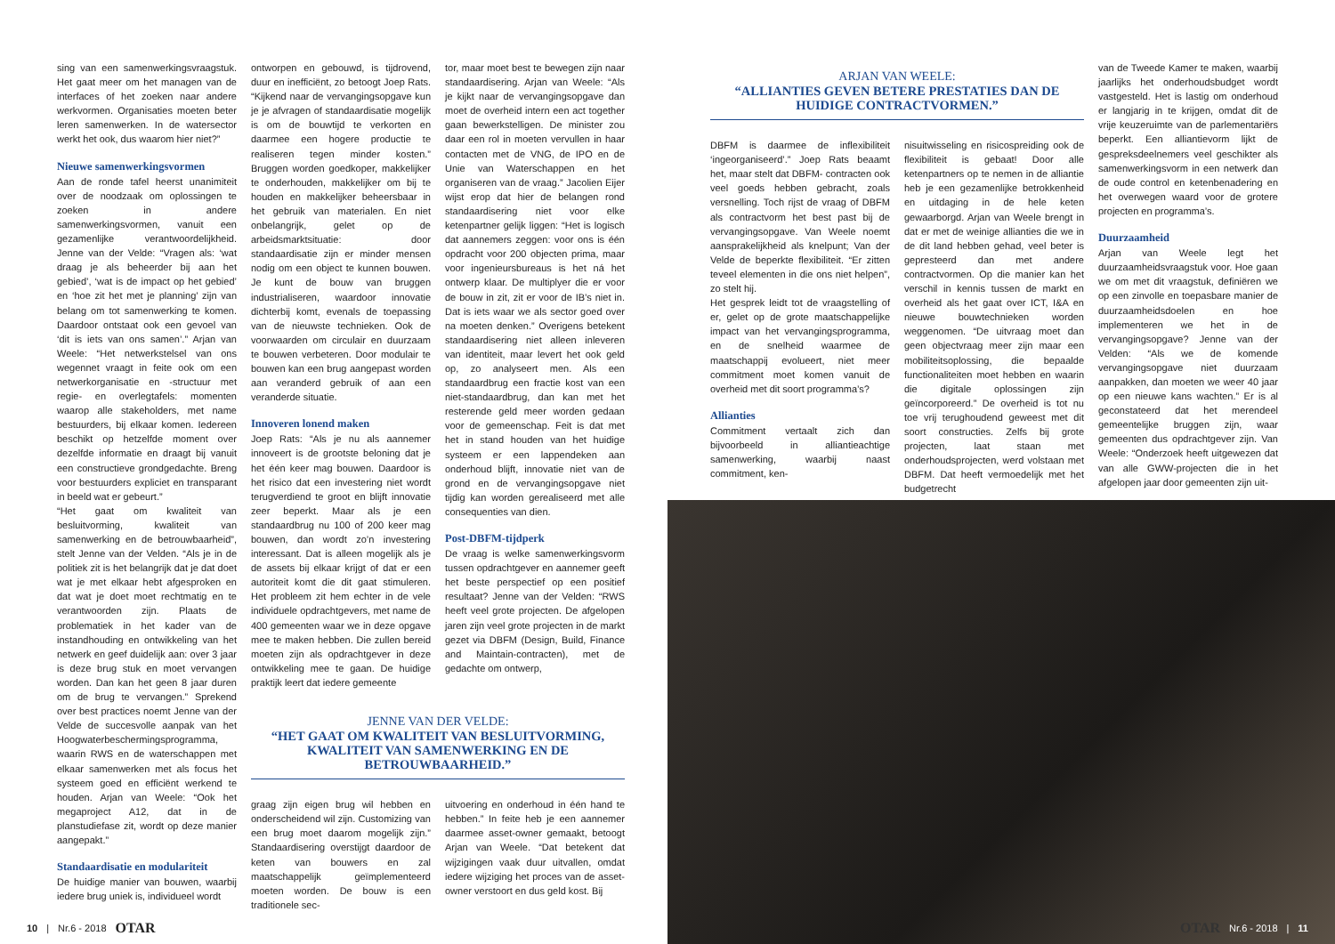sing van een samenwerkingsvraagstuk. Het gaat meer om het managen van de interfaces of het zoeken naar andere werkvormen. Organisaties moeten beter leren samenwerken. In de watersector werkt het ook, dus waarom hier niet?”
Nieuwe samenwerkingsvormen
Aan de ronde tafel heerst unanimiteit over de noodzaak om oplossingen te zoeken in andere samenwerkingsvormen, vanuit een gezamenlijke verantwoordelijkheid. Jenne van der Velde: “Vragen als: ‘wat draag je als beheerder bij aan het gebied’, ‘wat is de impact op het gebied’ en ‘hoe zit het met je planning’ zijn van belang om tot samenwerking te komen. Daardoor ontstaat ook een gevoel van ‘dit is iets van ons samen’.” Arjan van Weele: “Het netwerkstelsel van ons wegennet vraagt in feite ook om een netwerkorganisatie en -structuur met regie- en overlegtafels: momenten waarop alle stakeholders, met name bestuurders, bij elkaar komen. Iedereen beschikt op hetzelfde moment over dezelfde informatie en draagt bij vanuit een constructieve grondgedachte. Breng voor bestuurders expliciet en transparant in beeld wat er gebeurt.”
“Het gaat om kwaliteit van besluitvorming, kwaliteit van samenwerking en de betrouwbaarheid”, stelt Jenne van der Velden. “Als je in de politiek zit is het belangrijk dat je dat doet wat je met elkaar hebt afgesproken en dat wat je doet moet rechtmatig en te verantwoorden zijn. Plaats de problematiek in het kader van de instandhouding en ontwikkeling van het netwerk en geef duidelijk aan: over 3 jaar is deze brug stuk en moet vervangen worden. Dan kan het geen 8 jaar duren om de brug te vervangen.” Sprekend over best practices noemt Jenne van der Velde de succesvolle aanpak van het Hoogwaterbeschermingsprogramma, waarin RWS en de waterschappen met elkaar samenwerken met als focus het systeem goed en efficiënt werkend te houden. Arjan van Weele: “Ook het megaproject A12, dat in de planstudiefase zit, wordt op deze manier aangepakt.”
Standaardisatie en modulariteit
De huidige manier van bouwen, waarbij iedere brug uniek is, individueel wordt
ontworpen en gebouwd, is tijdrovend, duur en inefficiënt, zo betoogt Joep Rats. “Kijkend naar de vervangingsopgave kun je je afvragen of standaardisatie mogelijk is om de bouwtijd te verkorten en daarmee een hogere productie te realiseren tegen minder kosten.” Bruggen worden goedkoper, makkelijker te onderhouden, makkelijker om bij te houden en makkelijker beheersbaar in het gebruik van materialen. En niet onbelangrijk, gelet op de arbeidsmarktsituatie: door standaardisatie zijn er minder mensen nodig om een object te kunnen bouwen. Je kunt de bouw van bruggen industrialiseren, waardoor innovatie dichterbij komt, evenals de toepassing van de nieuwste technieken. Ook de voorwaarden om circulair en duurzaam te bouwen verbeteren. Door modulair te bouwen kan een brug aangepast worden aan veranderd gebruik of aan een veranderde situatie.
Innoveren lonend maken
Joep Rats: “Als je nu als aannemer innoveert is de grootste beloning dat je het één keer mag bouwen. Daardoor is het risico dat een investering niet wordt terugverdiend te groot en blijft innovatie zeer beperkt. Maar als je een standaardbrug nu 100 of 200 keer mag bouwen, dan wordt zo’n investering interessant. Dat is alleen mogelijk als je de assets bij elkaar krijgt of dat er een autoriteit komt die dit gaat stimuleren. Het probleem zit hem echter in de vele individuele opdrachtgevers, met name de 400 gemeenten waar we in deze opgave mee te maken hebben. Die zullen bereid moeten zijn als opdrachtgever in deze ontwikkeling mee te gaan. De huidige praktijk leert dat iedere gemeente
tor, maar moet best te bewegen zijn naar standaardisering. Arjan van Weele: “Als je kijkt naar de vervangingsopgave dan moet de overheid intern een act together gaan bewerkstelligen. De minister zou daar een rol in moeten vervullen in haar contacten met de VNG, de IPO en de Unie van Waterschappen en het organiseren van de vraag.” Jacolien Eijer wijst erop dat hier de belangen rond standaardisering niet voor elke ketenpartner gelijk liggen: “Het is logisch dat aannemers zeggen: voor ons is één opdracht voor 200 objecten prima, maar voor ingenieursbureaus is het ná het ontwerp klaar. De multiplyer die er voor de bouw in zit, zit er voor de IB’s niet in. Dat is iets waar we als sector goed over na moeten denken.” Overigens betekent standaardisering niet alleen inleveren van identiteit, maar levert het ook geld op, zo analyseert men. Als een standaardbrug een fractie kost van een niet-standaardbrug, dan kan met het resterende geld meer worden gedaan voor de gemeenschap. Feit is dat met het in stand houden van het huidige systeem er een lappendeken aan onderhoud blijft, innovatie niet van de grond en de vervangingsopgave niet tijdig kan worden gerealiseerd met alle consequenties van dien.
Post-DBFM-tijdperk
De vraag is welke samenwerkingsvorm tussen opdrachtgever en aannemer geeft het beste perspectief op een positief resultaat? Jenne van der Velden: “RWS heeft veel grote projecten. De afgelopen jaren zijn veel grote projecten in de markt gezet via DBFM (Design, Build, Finance and Maintain-contracten), met de gedachte om ontwerp,
JENNE VAN DER VELDE:
“HET GAAT OM KWALITEIT VAN BESLUITVORMING, KWALITEIT VAN SAMENWERKING EN DE BETROUWBAARHEID.”
graag zijn eigen brug wil hebben en onderscheidend wil zijn. Customizing van een brug moet daarom mogelijk zijn.” Standaardisering overstijgt daardoor de keten van bouwers en zal maatschappelijk geïmplementeerd moeten worden. De bouw is een traditionele sec-
uitvoering en onderhoud in één hand te hebben.” In feite heb je een aannemer daarmee asset-owner gemaakt, betoogt Arjan van Weele. “Dat betekent dat wijzigingen vaak duur uitvallen, omdat iedere wijziging het proces van de asset-owner verstoort en dus geld kost. Bij
10 | Nr.6 - 2018 OTAR
ARJAN VAN WEELE:
“ALLIANTIES GEVEN BETERE PRESTATIES DAN DE HUIDIGE CONTRACTVORMEN.”
DBFM is daarmee de inflexibiliteit ‘ingeorganiseerd’.” Joep Rats beaamt het, maar stelt dat DBFM- contracten ook veel goeds hebben gebracht, zoals versnelling. Toch rijst de vraag of DBFM als contractvorm het best past bij de vervangingsopgave. Van Weele noemt aansprakelijkheid als knelpunt; Van der Velde de beperkte flexibiliteit. “Er zitten teveel elementen in die ons niet helpen”, zo stelt hij.
Het gesprek leidt tot de vraagstelling of er, gelet op de grote maatschappelijke impact van het vervangingsprogramma, en de snelheid waarmee de maatschappij evolueert, niet meer commitment moet komen vanuit de overheid met dit soort programma’s?
Allianties
Commitment vertaalt zich dan bijvoorbeeld in alliantieachtige samenwerking, waarbij naast commitment, ken-
nisuitwisseling en risicospreiding ook de flexibiliteit is gebaat! Door alle ketenpartners op te nemen in de alliantie heb je een gezamenlijke betrokkenheid en uitdaging in de hele keten gewaarborgd. Arjan van Weele brengt in dat er met de weinige allianties die we in de dit land hebben gehad, veel beter is gepresteerd dan met andere contractvormen. Op die manier kan het verschil in kennis tussen de markt en overheid als het gaat over ICT, I&A en nieuwe bouwtechnieken worden weggenomen. “De uitvraag moet dan geen objectvraag meer zijn maar een mobiliteitsoplossing, die bepaalde functionaliteiten moet hebben en waarin die digitale oplossingen zijn geïncorporeerd.” De overheid is tot nu toe vrij terughoudend geweest met dit soort constructies. Zelfs bij grote projecten, laat staan met onderhoudsprojecten, werd volstaan met DBFM. Dat heeft vermoedelijk met het budgetrecht
van de Tweede Kamer te maken, waarbij jaarlijks het onderhoudsbudget wordt vastgesteld. Het is lastig om onderhoud er langjarig in te krijgen, omdat dit de vrije keuzeruimte van de parlementariërs beperkt. Een alliantievorm lijkt de gespreksdeelnemers veel geschikter als samenwerkingsvorm in een netwerk dan de oude control en ketenbenadering en het overwegen waard voor de grotere projecten en programma’s.
Duurzaamheid
Arjan van Weele legt het duurzaamheidsvraagstuk voor. Hoe gaan we om met dit vraagstuk, definiëren we op een zinvolle en toepasbare manier de duurzaamheidsdoelen en hoe implementeren we het in de vervangingsopgave? Jenne van der Velden: “Als we de komende vervangingsopgave niet duurzaam aanpakken, dan moeten we weer 40 jaar op een nieuwe kans wachten.” Er is al geconstateerd dat het merendeel gemeentelijke bruggen zijn, waar gemeenten dus opdrachtgever zijn. Van Weele: “Onderzoek heeft uitgewezen dat van alle GWW-projecten die in het afgelopen jaar door gemeenten zijn uit-
OTAR Nr.6 - 2018 | 11